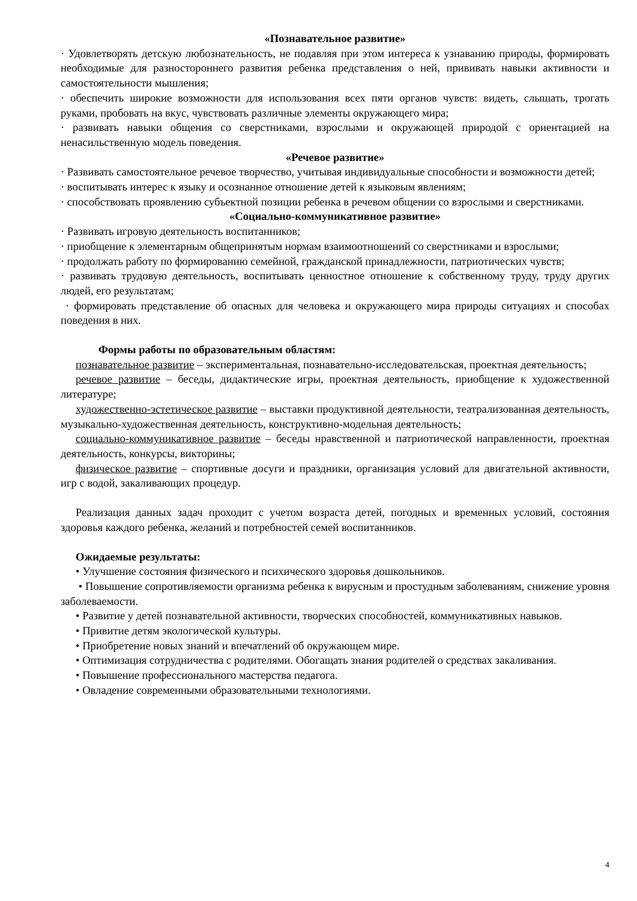«Познавательное развитие»
· Удовлетворять детскую любознательность, не подавляя при этом интереса к узнаванию природы, формировать необходимые для разностороннего развития ребенка представления о ней, прививать навыки активности и самостоятельности мышления;
· обеспечить широкие возможности для использования всех пяти органов чувств: видеть, слышать, трогать руками, пробовать на вкус, чувствовать различные элементы окружающего мира;
· развивать навыки общения со сверстниками, взрослыми и окружающей природой с ориентацией на ненасильственную модель поведения.
«Речевое развитие»
· Развивать самостоятельное речевое творчество, учитывая индивидуальные способности и возможности детей;
· воспитывать интерес к языку и осознанное отношение детей к языковым явлениям;
· способствовать проявлению субъектной позиции ребенка в речевом общении со взрослыми и сверстниками.
«Социально-коммуникативное развитие»
· Развивать игровую деятельность воспитанников;
· приобщение к элементарным общепринятым нормам взаимоотношений со сверстниками и взрослыми;
· продолжать работу по формированию семейной, гражданской принадлежности, патриотических чувств;
· развивать трудовую деятельность, воспитывать ценностное отношение к собственному труду, труду других людей, его результатам;
· формировать представление об опасных для человека и окружающего мира природы ситуациях и способах поведения в них.
Формы работы по образовательным областям:
познавательное развитие – экспериментальная, познавательно-исследовательская, проектная деятельность;
речевое развитие – беседы, дидактические игры, проектная деятельность, приобщение к художественной литературе;
художественно-эстетическое развитие – выставки продуктивной деятельности, театрализованная деятельность, музыкально-художественная деятельность, конструктивно-модельная деятельность;
социально-коммуникативное развитие – беседы нравственной и патриотической направленности, проектная деятельность, конкурсы, викторины;
физическое развитие – спортивные досуги и праздники, организация условий для двигательной активности, игр с водой, закаливающих процедур.
Реализация данных задач проходит с учетом возраста детей, погодных и временных условий, состояния здоровья каждого ребенка, желаний и потребностей семей воспитанников.
Ожидаемые результаты:
• Улучшение состояния физического и психического здоровья дошкольников.
• Повышение сопротивляемости организма ребенка к вирусным и простудным заболеваниям, снижение уровня заболеваемости.
• Развитие у детей познавательной активности, творческих способностей, коммуникативных навыков.
• Привитие детям экологической культуры.
• Приобретение новых знаний и впечатлений об окружающем мире.
• Оптимизация сотрудничества с родителями. Обогащать знания родителей о средствах закаливания.
• Повышение профессионального мастерства педагога.
• Овладение современными образовательными технологиями.
4